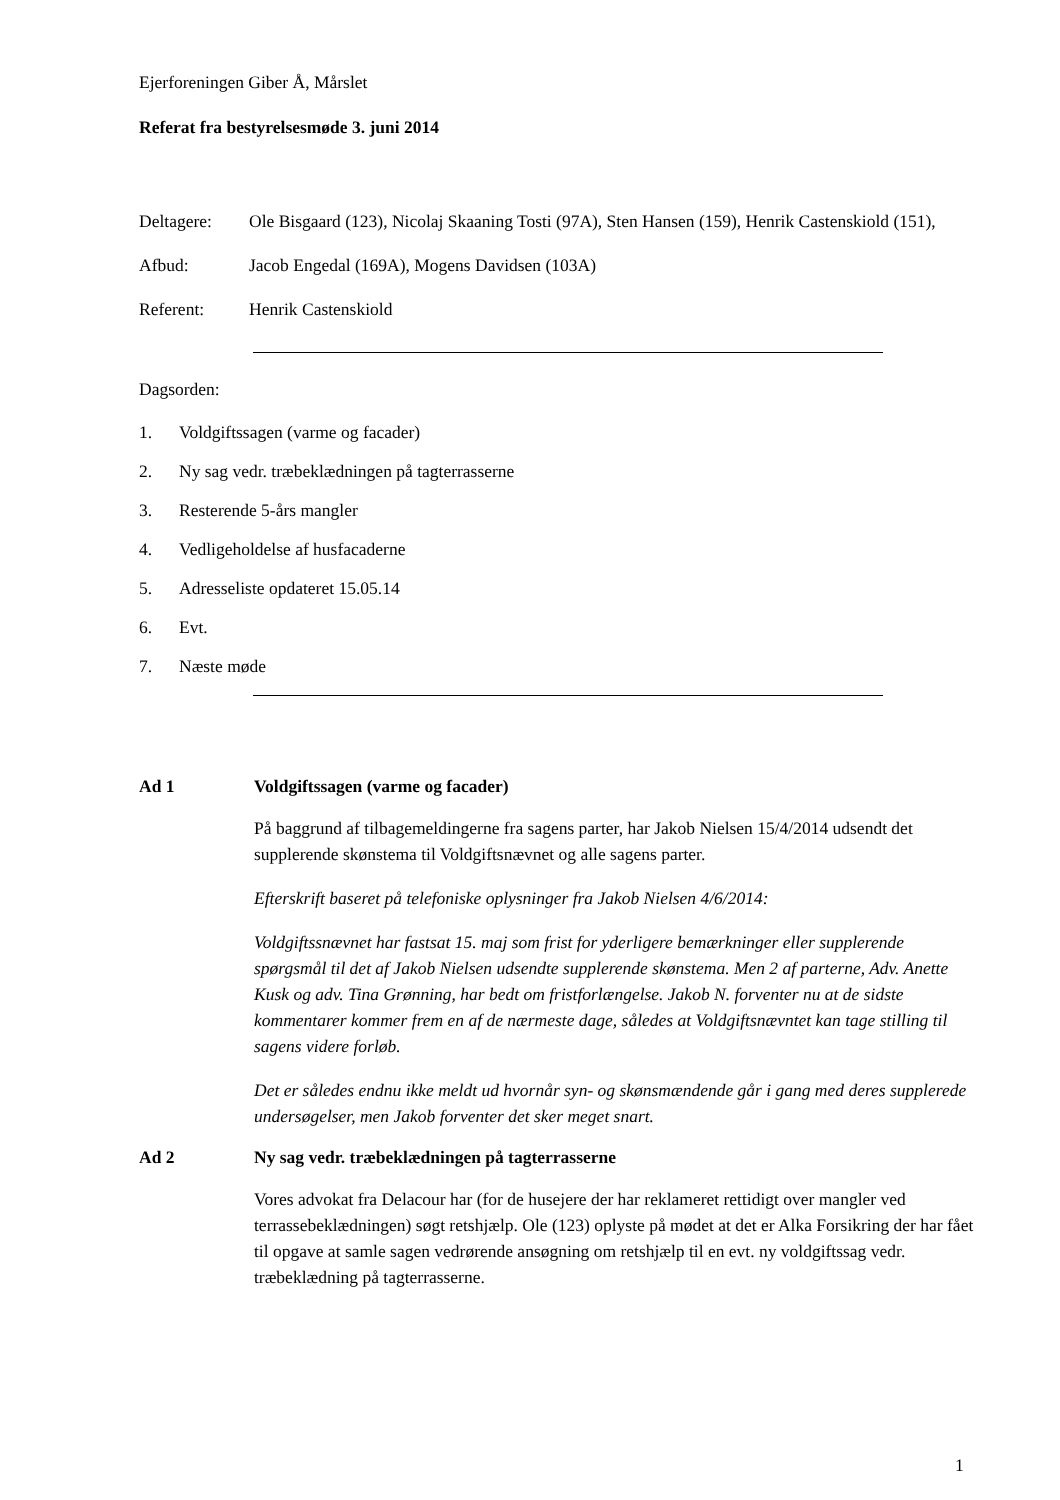Ejerforeningen Giber Å, Mårslet
Referat fra bestyrelsesmøde 3. juni 2014
Deltagere: Ole Bisgaard (123), Nicolaj Skaaning Tosti (97A), Sten Hansen (159), Henrik Castenskiold (151),
Afbud: Jacob Engedal (169A), Mogens Davidsen (103A)
Referent: Henrik Castenskiold
Dagsorden:
1. Voldgiftssagen (varme og facader)
2. Ny sag vedr. træbeklædningen på tagterrasserne
3. Resterende 5-års mangler
4. Vedligeholdelse af husfacaderne
5. Adresseliste opdateret 15.05.14
6. Evt.
7. Næste møde
Ad 1 Voldgiftssagen (varme og facader)
På baggrund af tilbagemeldingerne fra sagens parter, har Jakob Nielsen 15/4/2014 udsendt det supplerende skønstema til Voldgiftsnævnet og alle sagens parter.
Efterskrift baseret på telefoniske oplysninger fra Jakob Nielsen 4/6/2014:
Voldgiftssnævnet har fastsat 15. maj som frist for yderligere bemærkninger eller supplerende spørgsmål til det af Jakob Nielsen udsendte supplerende skønstema. Men 2 af parterne, Adv. Anette Kusk og adv. Tina Grønning, har bedt om fristforlængelse. Jakob N. forventer nu at de sidste kommentarer kommer frem en af de nærmeste dage, således at Voldgiftsnævntet kan tage stilling til sagens videre forløb.
Det er således endnu ikke meldt ud hvornår syn- og skønsmændende går i gang med deres supplerede undersøgelser, men Jakob forventer det sker meget snart.
Ad 2 Ny sag vedr. træbeklædningen på tagterrasserne
Vores advokat fra Delacour har (for de husejere der har reklameret rettidigt over mangler ved terrassebeklædningen) søgt retshjælp. Ole (123) oplyste på mødet at det er Alka Forsikring der har fået til opgave at samle sagen vedrørende ansøgning om retshjælp til en evt. ny voldgiftssag vedr. træbeklædning på tagterrasserne.
1